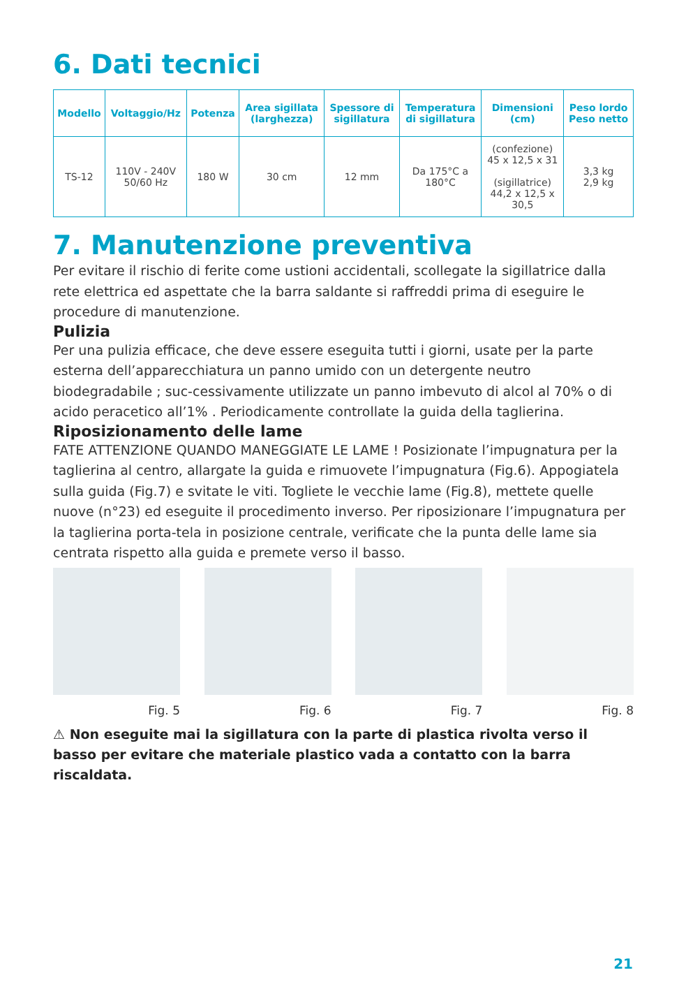6. Dati tecnici
| Modello | Voltaggio/Hz | Potenza | Area sigillata (larghezza) | Spessore di sigillatura | Temperatura di sigillatura | Dimensioni (cm) | Peso lordo Peso netto |
| --- | --- | --- | --- | --- | --- | --- | --- |
| TS-12 | 110V - 240V 50/60 Hz | 180 W | 30 cm | 12 mm | Da 175°C a 180°C | (confezione) 45 x 12,5 x 31 (sigillatrice) 44,2 x 12,5 x 30,5 | 3,3 kg 2,9 kg |
7. Manutenzione preventiva
Per evitare il rischio di ferite come ustioni accidentali, scollegate la sigillatrice dalla rete elettrica ed aspettate che la barra saldante si raffreddi prima di eseguire le procedure di manutenzione.
Pulizia
Per una pulizia efficace, che deve essere eseguita tutti i giorni, usate per la parte esterna dell’apparecchiatura un panno umido con un detergente neutro biodegradabile ; suc-cessivamente utilizzate un panno imbevuto di alcol al 70% o di acido peracetico all’1% . Periodicamente controllate la guida della taglierina.
Riposizionamento delle lame
FATE ATTENZIONE QUANDO MANEGGIATE LE LAME ! Posizionate l’impugnatura per la taglierina al centro, allargate la guida e rimuovete l’impugnatura (Fig.6). Appogiatela sulla guida (Fig.7) e svitate le viti. Togliete le vecchie lame (Fig.8), mettete quelle nuove (n°23) ed eseguite il procedimento inverso. Per riposizionare l’impugnatura per la taglierina porta-tela in posizione centrale, verificate che la punta delle lame sia centrata rispetto alla guida e premete verso il basso.
Fig. 5 Fig. 6 Fig. 7 Fig. 8
⚠ Non eseguite mai la sigillatura con la parte di plastica rivolta verso il basso per evitare che materiale plastico vada a contatto con la barra riscaldata.
21